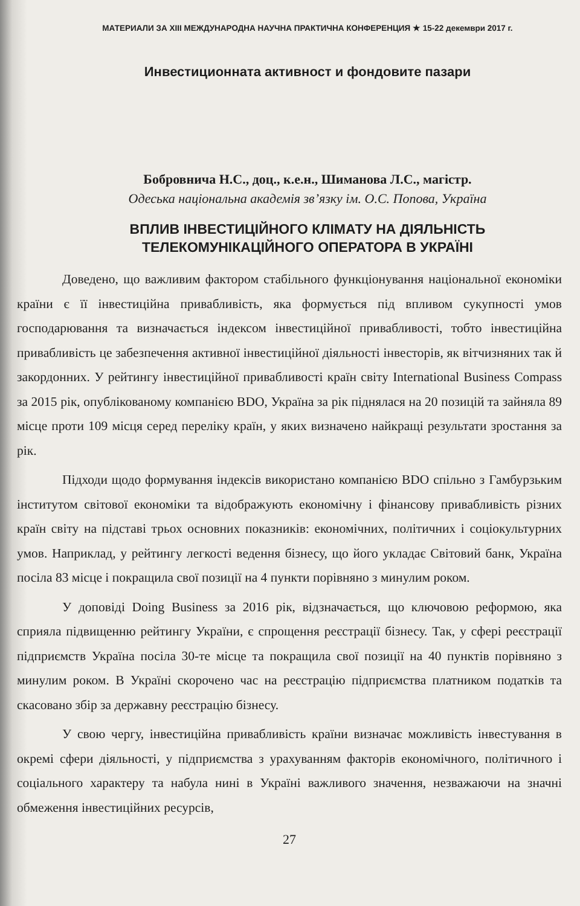МАТЕРИАЛИ ЗА XIII МЕЖДУНАРОДНА НАУЧНА ПРАКТИЧНА КОНФЕРЕНЦИЯ ★ 15-22 декември 2017 г.
Инвестиционната активност и фондовите пазари
Бобровнича Н.С., доц., к.е.н., Шиманова Л.С., магістр.
Одеська національна академія зв’язку ім. О.С. Попова, Україна
ВПЛИВ ІНВЕСТИЦІЙНОГО КЛІМАТУ НА ДІЯЛЬНІСТЬ
ТЕЛЕКОМУНІКАЦІЙНОГО ОПЕРАТОРА В УКРАЇНІ
Доведено, що важливим фактором стабільного функціонування національної економіки країни є її інвестиційна привабливість, яка формується під впливом сукупності умов господарювання та визначається індексом інвестиційної привабливості, тобто інвестиційна привабливість це забезпечення активної інвестиційної діяльності інвесторів, як вітчизняних так й закордонних. У рейтингу інвестиційної привабливості країн світу International Business Compass за 2015 рік, опублікованому компанією BDO, Україна за рік піднялася на 20 позицій та зайняла 89 місце проти 109 місця серед переліку країн, у яких визначено найкращі результати зростання за рік.
Підходи щодо формування індексів використано компанією BDO спільно з Гамбурзьким інститутом світової економіки та відображують економічну і фінансову привабливість різних країн світу на підставі трьох основних показників: економічних, політичних і соціокультурних умов. Наприклад, у рейтингу легкості ведення бізнесу, що його укладає Світовий банк, Україна посіла 83 місце і покращила свої позиції на 4 пункти порівняно з минулим роком.
У доповіді Doing Business за 2016 рік, відзначається, що ключовою реформою, яка сприяла підвищенню рейтингу України, є спрощення реєстрації бізнесу. Так, у сфері реєстрації підприємств Україна посіла 30-те місце та покращила свої позиції на 40 пунктів порівняно з минулим роком. В Україні скорочено час на реєстрацію підприємства платником податків та скасовано збір за державну реєстрацію бізнесу.
У свою чергу, інвестиційна привабливість країни визначає можливість інвестування в окремі сфери діяльності, у підприємства з урахуванням факторів економічного, політичного і соціального характеру та набула нині в Україні важливого значення, незважаючи на значні обмеження інвестиційних ресурсів,
27